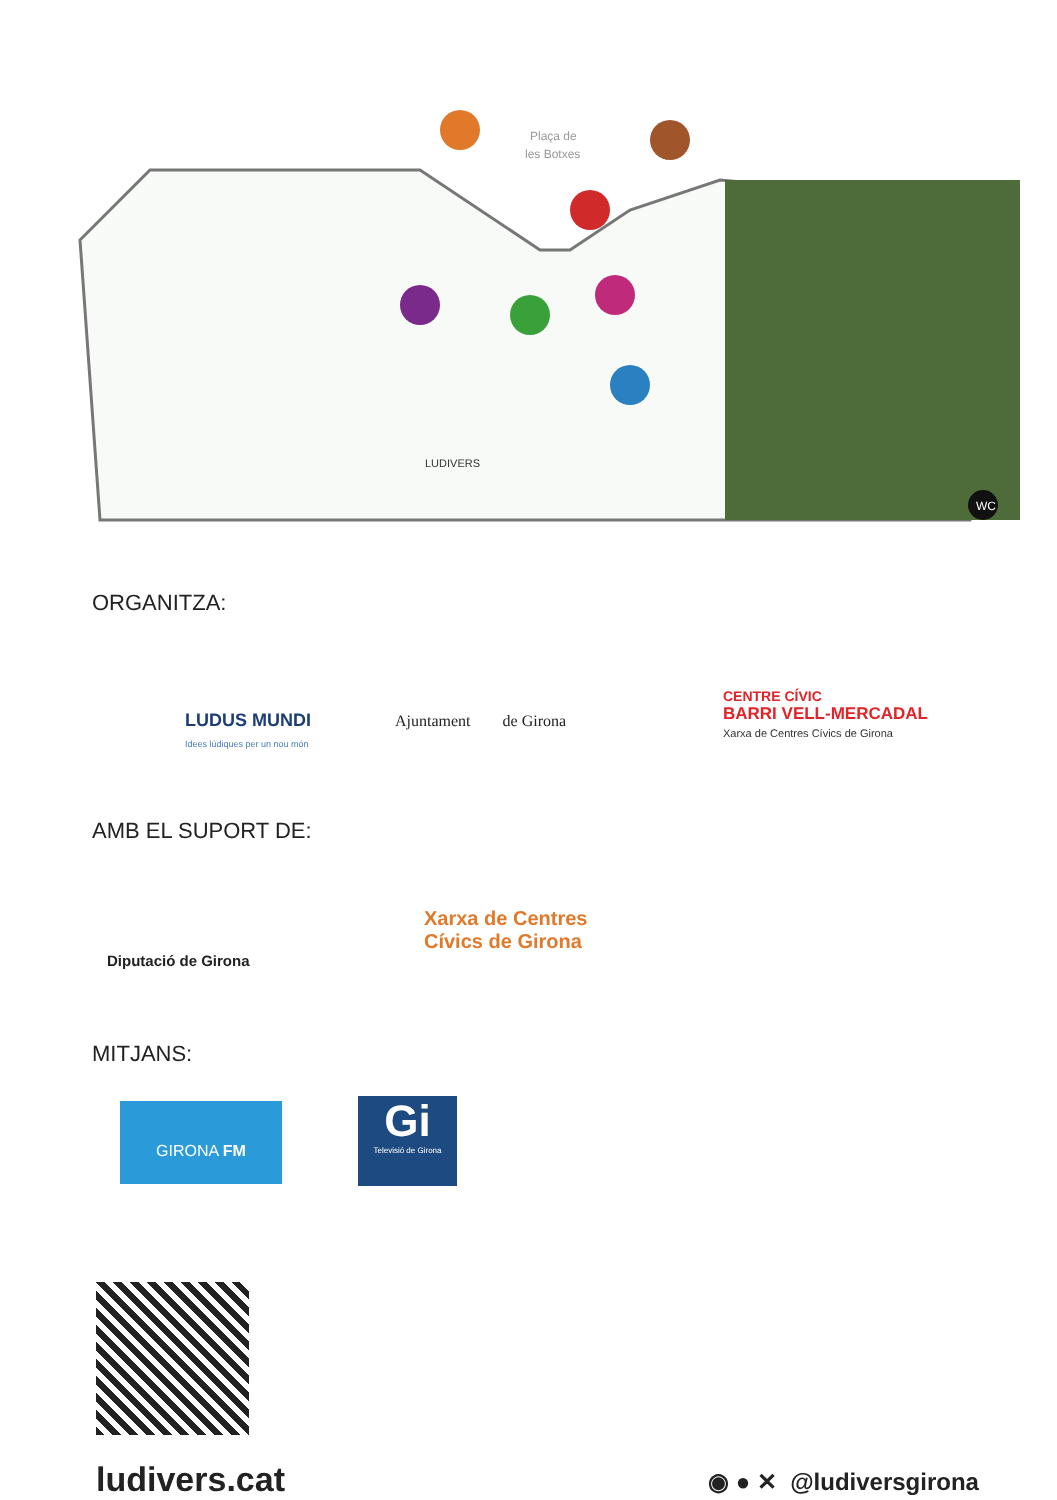Plaça de
les Botxes
LUDIVERS
WC
ORGANITZA:
LUDUS MUNDI
Idees lúdiques per un nou món
Ajuntament de Girona
CENTRE CÍVIC
BARRI VELL-MERCADAL
Xarxa de Centres Cívics de Girona
AMB EL SUPORT DE:
Diputació de Girona
Xarxa de Centres
Cívics de Girona
MITJANS:
GIRONA FM
Gi
Televisió de Girona
ludivers.cat ◉ ● ✕ @ludiversgirona